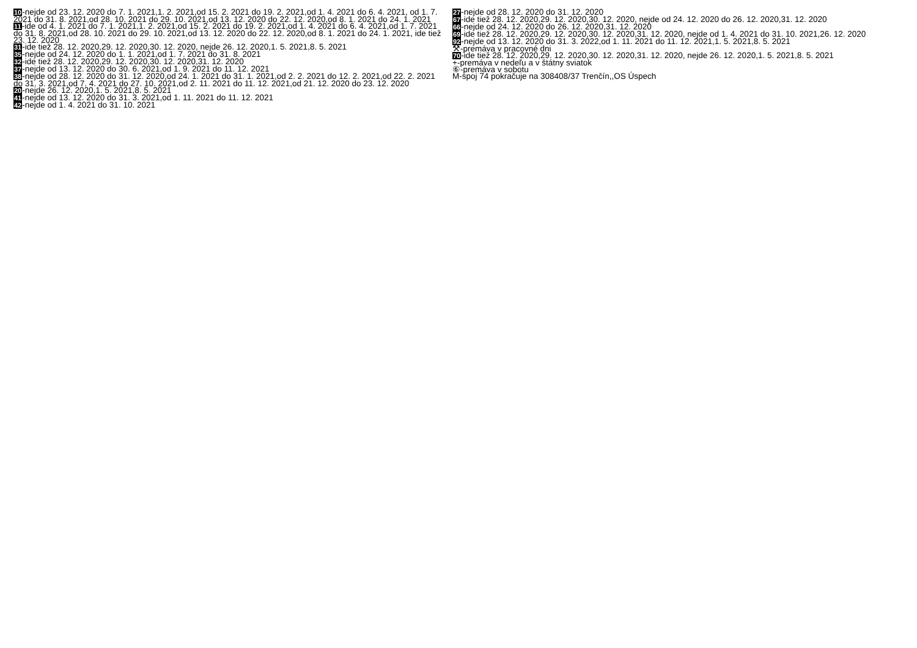10-nejde od 23. 12. 2020 do 7. 1. 2021,1. 2. 2021,od 15. 2. 2021 do 19. 2. 2021,od 1. 4. 2021 do 6. 4. 2021, od 1. 7. 2021 do 31. 8. 2021,od 28. 10. 2021 do 29. 10. 2021,od 13. 12. 2020 do 22. 12. 2020,od 8. 1. 2021 do 24. 1. 2021
11-ide od 4. 1. 2021 do 7. 1. 2021,1. 2. 2021,od 15. 2. 2021 do 19. 2. 2021,od 1. 4. 2021 do 6. 4. 2021,od 1. 7. 2021 do 31. 8. 2021,od 28. 10. 2021 do 29. 10. 2021,od 13. 12. 2020 do 22. 12. 2020,od 8. 1. 2021 do 24. 1. 2021, ide tiež 23. 12. 2020
31-ide tiež 28. 12. 2020,29. 12. 2020,30. 12. 2020, nejde 26. 12. 2020,1. 5. 2021,8. 5. 2021
35-nejde od 24. 12. 2020 do 1. 1. 2021,od 1. 7. 2021 do 31. 8. 2021
32-ide tiež 28. 12. 2020,29. 12. 2020,30. 12. 2020,31. 12. 2020
37-nejde od 13. 12. 2020 do 30. 6. 2021,od 1. 9. 2021 do 11. 12. 2021
38-nejde od 28. 12. 2020 do 31. 12. 2020,od 24. 1. 2021 do 31. 1. 2021,od 2. 2. 2021 do 12. 2. 2021,od 22. 2. 2021 do 31. 3. 2021,od 7. 4. 2021 do 27. 10. 2021,od 2. 11. 2021 do 11. 12. 2021,od 21. 12. 2020 do 23. 12. 2020
20-nejde 26. 12. 2020,1. 5. 2021,8. 5. 2021
41-nejde od 13. 12. 2020 do 31. 3. 2021,od 1. 11. 2021 do 11. 12. 2021
42-nejde od 1. 4. 2021 do 31. 10. 2021
27-nejde od 28. 12. 2020 do 31. 12. 2020
67-ide tiež 28. 12. 2020,29. 12. 2020,30. 12. 2020, nejde od 24. 12. 2020 do 26. 12. 2020,31. 12. 2020
66-nejde od 24. 12. 2020 do 26. 12. 2020,31. 12. 2020
69-ide tiež 28. 12. 2020,29. 12. 2020,30. 12. 2020,31. 12. 2020, nejde od 1. 4. 2021 do 31. 10. 2021,26. 12. 2020
92-nejde od 13. 12. 2020 do 31. 3. 2022,od 1. 11. 2021 do 11. 12. 2021,1. 5. 2021,8. 5. 2021
⚒-premáva v pracovné dni
70-ide tiež 28. 12. 2020,29. 12. 2020,30. 12. 2020,31. 12. 2020, nejde 26. 12. 2020,1. 5. 2021,8. 5. 2021
+-premáva v nedeľu a v štátny sviatok
⑥-premáva v sobotu
M-spoj 74 pokračuje na 308408/37 Trenčín,,OS Úspech